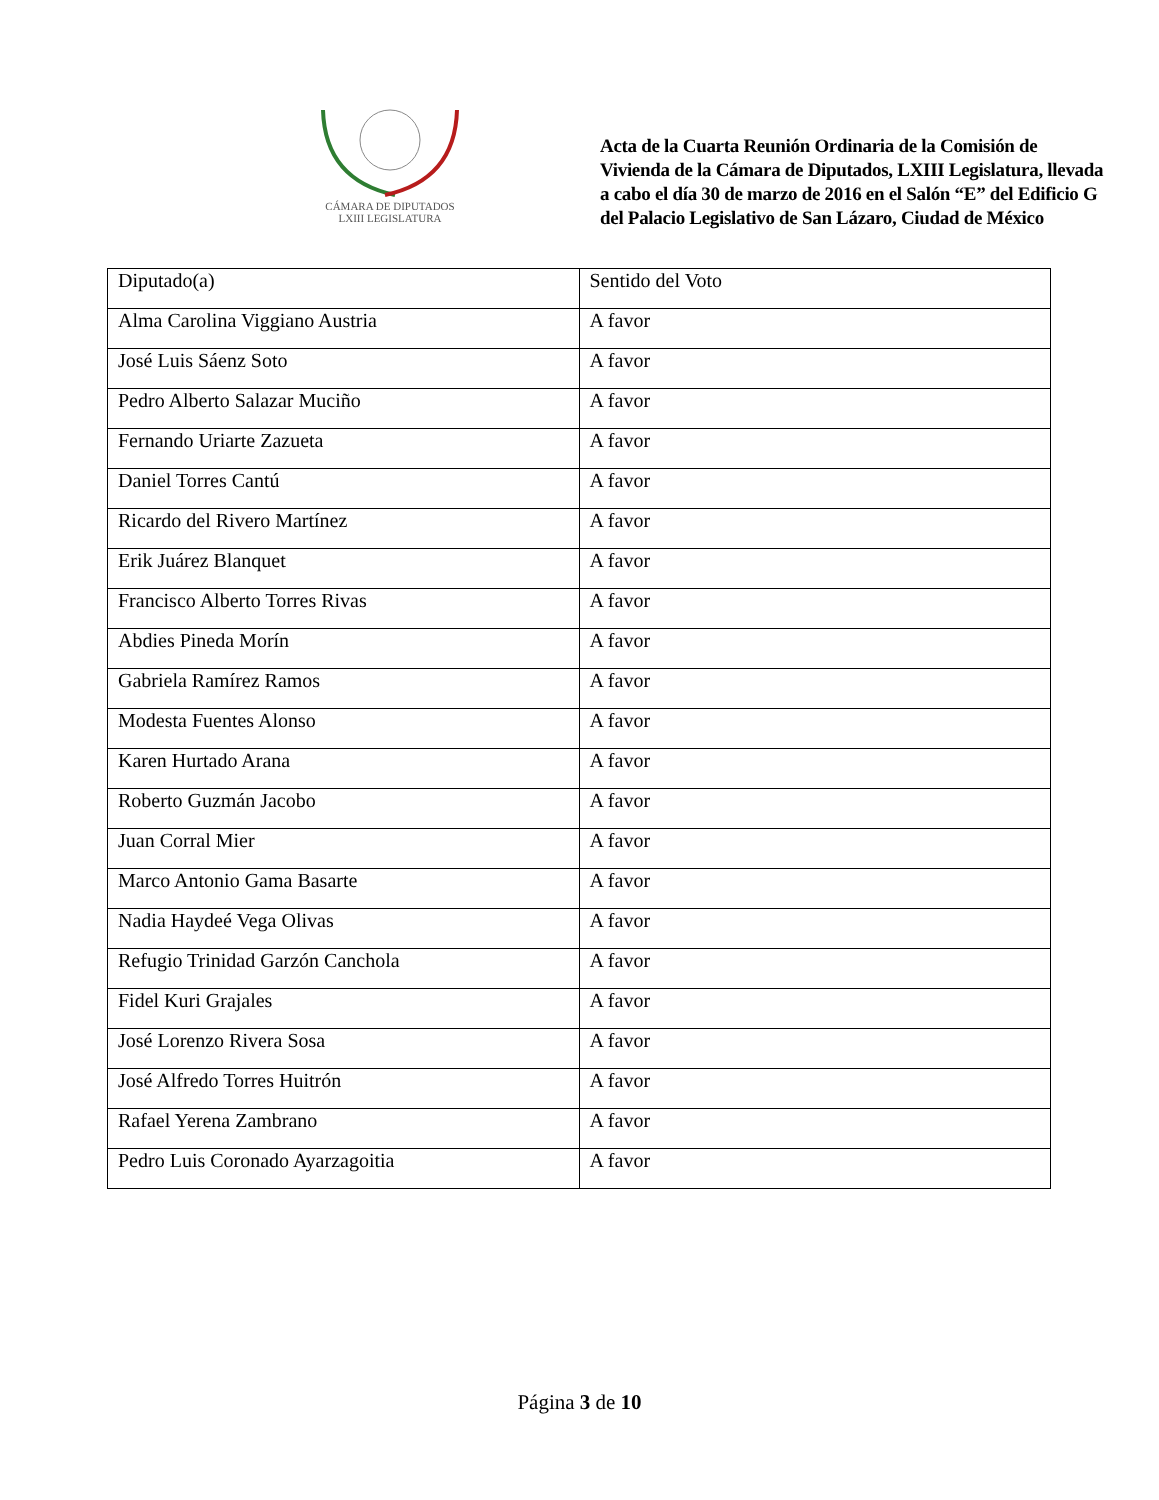CÁMARA DE DIPUTADOS
LXIII LEGISLATURA
Acta de la Cuarta Reunión Ordinaria de la Comisión de Vivienda de la Cámara de Diputados, LXIII Legislatura, llevada a cabo el día 30 de marzo de 2016 en el Salón “E” del Edificio G del Palacio Legislativo de San Lázaro, Ciudad de México
| Diputado(a) | Sentido del Voto |
| --- | --- |
| Alma Carolina Viggiano Austria | A favor |
| José Luis Sáenz Soto | A favor |
| Pedro Alberto Salazar Muciño | A favor |
| Fernando Uriarte Zazueta | A favor |
| Daniel Torres Cantú | A favor |
| Ricardo del Rivero Martínez | A favor |
| Erik Juárez Blanquet | A favor |
| Francisco Alberto Torres Rivas | A favor |
| Abdies Pineda Morín | A favor |
| Gabriela Ramírez Ramos | A favor |
| Modesta Fuentes Alonso | A favor |
| Karen Hurtado Arana | A favor |
| Roberto Guzmán Jacobo | A favor |
| Juan Corral Mier | A favor |
| Marco Antonio Gama Basarte | A favor |
| Nadia Haydeé Vega Olivas | A favor |
| Refugio Trinidad Garzón Canchola | A favor |
| Fidel Kuri Grajales | A favor |
| José Lorenzo Rivera Sosa | A favor |
| José Alfredo Torres Huitrón | A favor |
| Rafael Yerena Zambrano | A favor |
| Pedro Luis Coronado Ayarzagoitia | A favor |
Página 3 de 10